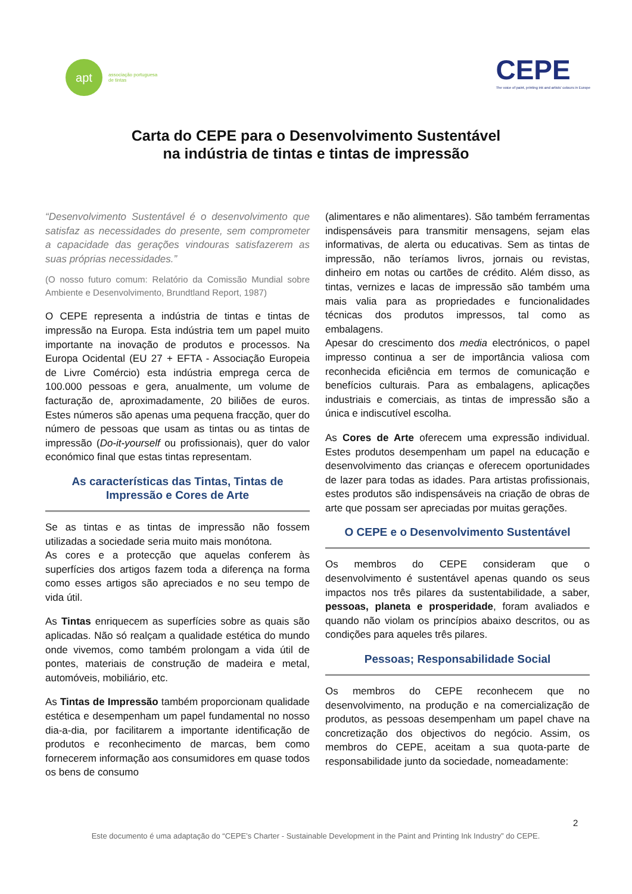apt
associação portuguesa
de tintas
CEPE
The voice of paint, printing ink and artists' colours in Europe
Carta do CEPE para o Desenvolvimento Sustentável
na indústria de tintas e tintas de impressão
“Desenvolvimento Sustentável é o desenvolvimento que satisfaz as necessidades do presente, sem comprometer a capacidade das gerações vindouras satisfazerem as suas próprias necessidades.”
(O nosso futuro comum: Relatório da Comissão Mundial sobre Ambiente e Desenvolvimento, Brundtland Report, 1987)
O CEPE representa a indústria de tintas e tintas de impressão na Europa. Esta indústria tem um papel muito importante na inovação de produtos e processos. Na Europa Ocidental (EU 27 + EFTA - Associação Europeia de Livre Comércio) esta indústria emprega cerca de 100.000 pessoas e gera, anualmente, um volume de facturação de, aproximadamente, 20 biliões de euros. Estes números são apenas uma pequena fracção, quer do número de pessoas que usam as tintas ou as tintas de impressão (Do-it-yourself ou profissionais), quer do valor económico final que estas tintas representam.
As características das Tintas, Tintas de Impressão e Cores de Arte
Se as tintas e as tintas de impressão não fossem utilizadas a sociedade seria muito mais monótona.
As cores e a protecção que aquelas conferem às superfícies dos artigos fazem toda a diferença na forma como esses artigos são apreciados e no seu tempo de vida útil.
As Tintas enriquecem as superfícies sobre as quais são aplicadas. Não só realçam a qualidade estética do mundo onde vivemos, como também prolongam a vida útil de pontes, materiais de construção de madeira e metal, automóveis, mobiliário, etc.
As Tintas de Impressão também proporcionam qualidade estética e desempenham um papel fundamental no nosso dia-a-dia, por facilitarem a importante identificação de produtos e reconhecimento de marcas, bem como fornecerem informação aos consumidores em quase todos os bens de consumo
(alimentares e não alimentares). São também ferramentas indispensáveis para transmitir mensagens, sejam elas informativas, de alerta ou educativas. Sem as tintas de impressão, não teríamos livros, jornais ou revistas, dinheiro em notas ou cartões de crédito. Além disso, as tintas, vernizes e lacas de impressão são também uma mais valia para as propriedades e funcionalidades técnicas dos produtos impressos, tal como as embalagens.
Apesar do crescimento dos media electrónicos, o papel impresso continua a ser de importância valiosa com reconhecida eficiência em termos de comunicação e benefícios culturais. Para as embalagens, aplicações industriais e comerciais, as tintas de impressão são a única e indiscutível escolha.
As Cores de Arte oferecem uma expressão individual. Estes produtos desempenham um papel na educação e desenvolvimento das crianças e oferecem oportunidades de lazer para todas as idades. Para artistas profissionais, estes produtos são indispensáveis na criação de obras de arte que possam ser apreciadas por muitas gerações.
O CEPE e o Desenvolvimento Sustentável
Os membros do CEPE consideram que o desenvolvimento é sustentável apenas quando os seus impactos nos três pilares da sustentabilidade, a saber, pessoas, planeta e prosperidade, foram avaliados e quando não violam os princípios abaixo descritos, ou as condições para aqueles três pilares.
Pessoas; Responsabilidade Social
Os membros do CEPE reconhecem que no desenvolvimento, na produção e na comercialização de produtos, as pessoas desempenham um papel chave na concretização dos objectivos do negócio. Assim, os membros do CEPE, aceitam a sua quota-parte de responsabilidade junto da sociedade, nomeadamente:
2
Este documento é uma adaptação do “CEPE’s Charter - Sustainable Development in the Paint and Printing Ink Industry” do CEPE.